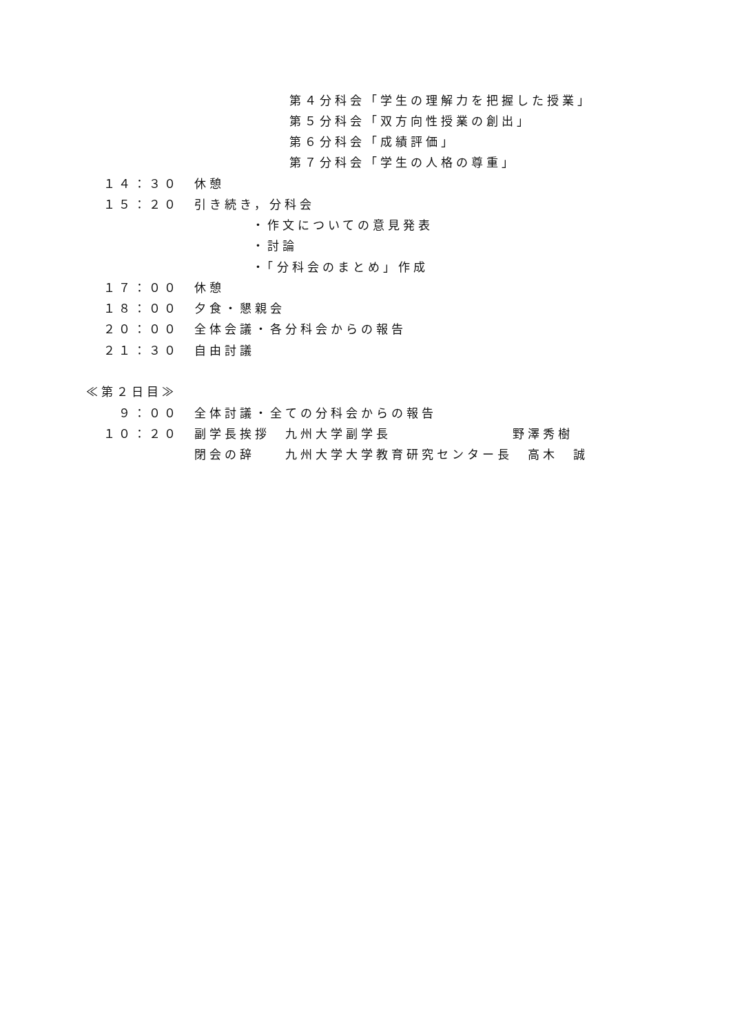第４分科会「学生の理解力を把握した授業」
第５分科会「双方向性授業の創出」
第６分科会「成績評価」
第７分科会「学生の人格の尊重」
１４：３０　休憩
１５：２０　引き続き，分科会
・作文についての意見発表
・討論
・「分科会のまとめ」作成
１７：００　休憩
１８：００　夕食・懇親会
２０：００　全体会議・各分科会からの報告
２１：３０　自由討議
≪第２日目≫
　９：００　全体討議・全ての分科会からの報告
１０：２０　副学長挨拶　九州大学副学長　　　　　　　　野澤秀樹
　　　　　　閉会の辞　　九州大学大学教育研究センター長　高木　誠